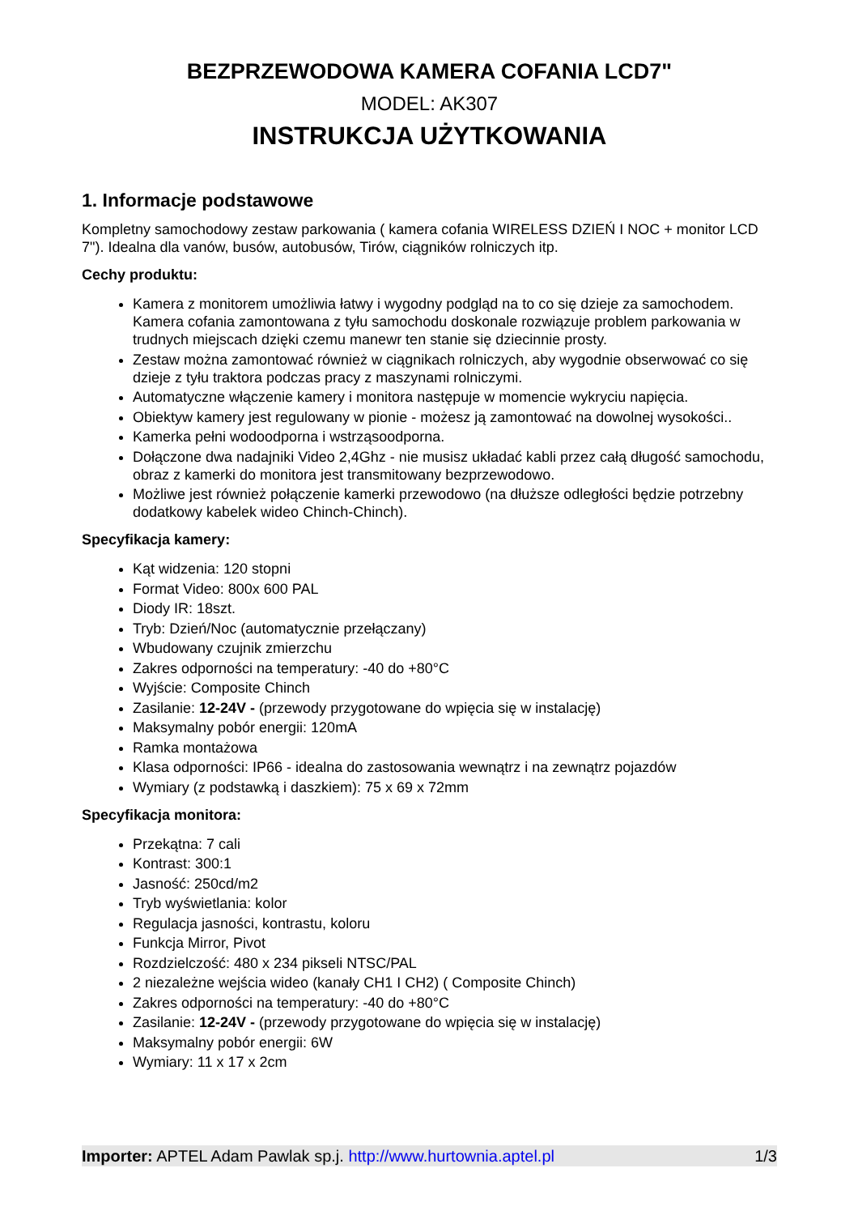BEZPRZEWODOWA KAMERA COFANIA LCD7"
MODEL: AK307
INSTRUKCJA UŻYTKOWANIA
1. Informacje podstawowe
Kompletny samochodowy zestaw parkowania ( kamera cofania WIRELESS DZIEŃ I NOC + monitor LCD 7"). Idealna dla vanów, busów, autobusów, Tirów, ciągników rolniczych itp.
Cechy produktu:
Kamera z monitorem umożliwia łatwy i wygodny podgląd na to co się dzieje za samochodem. Kamera cofania zamontowana z tyłu samochodu doskonale rozwiązuje problem parkowania w trudnych miejscach dzięki czemu manewr ten stanie się dziecinnie prosty.
Zestaw można zamontować również w ciągnikach rolniczych, aby wygodnie obserwować co się dzieje z tyłu traktora podczas pracy z maszynami rolniczymi.
Automatyczne włączenie kamery i monitora następuje w momencie wykryciu napięcia.
Obiektyw kamery jest regulowany w pionie - możesz ją zamontować na dowolnej wysokości..
Kamerka pełni wodoodporna i wstrząsoodporna.
Dołączone dwa nadajniki Video 2,4Ghz - nie musisz układać kabli przez całą długość samochodu, obraz z kamerki do monitora jest transmitowany bezprzewodowo.
Możliwe jest również połączenie kamerki przewodowo (na dłuższe odległości będzie potrzebny dodatkowy kabelek wideo Chinch-Chinch).
Specyfikacja kamery:
Kąt widzenia: 120 stopni
Format Video: 800x 600 PAL
Diody IR: 18szt.
Tryb: Dzień/Noc (automatycznie przełączany)
Wbudowany czujnik zmierzchu
Zakres odporności na temperatury: -40 do +80°C
Wyjście: Composite Chinch
Zasilanie: 12-24V - (przewody przygotowane do wpięcia się w instalację)
Maksymalny pobór energii: 120mA
Ramka montażowa
Klasa odporności: IP66 - idealna do zastosowania wewnątrz i na zewnątrz pojazdów
Wymiary (z podstawką i daszkiem): 75 x 69 x 72mm
Specyfikacja monitora:
Przekątna: 7 cali
Kontrast: 300:1
Jasność: 250cd/m2
Tryb wyświetlania: kolor
Regulacja jasności, kontrastu, koloru
Funkcja Mirror, Pivot
Rozdzielczość: 480 x 234 pikseli NTSC/PAL
2 niezależne wejścia wideo (kanały CH1 I CH2) ( Composite Chinch)
Zakres odporności na temperatury: -40 do +80°C
Zasilanie: 12-24V - (przewody przygotowane do wpięcia się w instalację)
Maksymalny pobór energii: 6W
Wymiary: 11 x 17 x 2cm
Importer: APTEL Adam Pawlak sp.j. http://www.hurtownia.aptel.pl 1/3